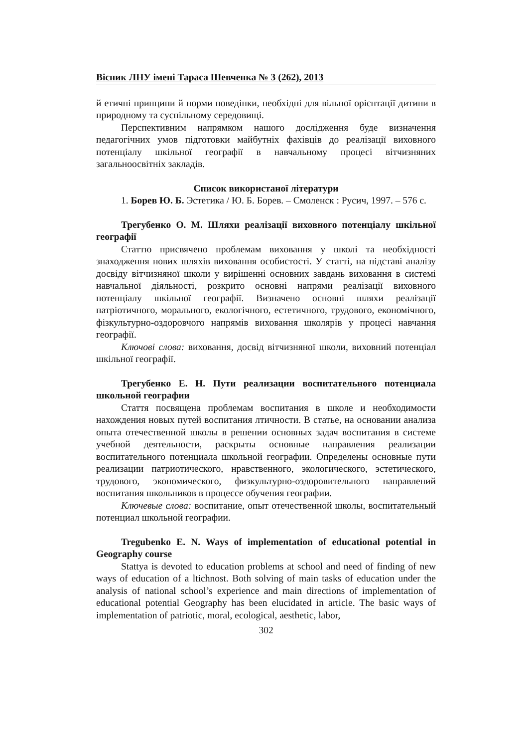Вісник ЛНУ імені Тараса Шевченка № 3 (262), 2013
й етичні принципи й норми поведінки, необхідні для вільної орієнтації дитини в природному та суспільному середовищі.
Перспективним напрямком нашого дослідження буде визначення педагогічних умов підготовки майбутніх фахівців до реалізації виховного потенціалу шкільної географії в навчальному процесі вітчизняних загальноосвітніх закладів.
Список використаної літератури
1. Борев Ю. Б. Эстетика / Ю. Б. Борев. – Смоленск : Русич, 1997. – 576 с.
Трегубенко О. М. Шляхи реалізації виховного потенціалу шкільної географії
Статтю присвячено проблемам виховання у школі та необхідності знаходження нових шляхів виховання особистості. У статті, на підставі аналізу досвіду вітчизняної школи у вирішенні основних завдань виховання в системі навчальної діяльності, розкрито основні напрями реалізації виховного потенціалу шкільної географії. Визначено основні шляхи реалізації патріотичного, морального, екологічного, естетичного, трудового, економічного, фізкультурно-оздоровчого напрямів виховання школярів у процесі навчання географії.
Ключові слова: виховання, досвід вітчизняної школи, виховний потенціал шкільної географії.
Трегубенко Е. Н. Пути реализации воспитательного потенциала школьной географии
Стаття посвящена проблемам воспитания в школе и необходимости нахождения новых путей воспитания лтичности. В статье, на основании анализа опыта отечественной школы в решении основных задач воспитания в системе учебной деятельности, раскрыты основные направления реализации воспитательного потенциала школьной географии. Определены основные пути реализации патриотического, нравственного, экологического, эстетического, трудового, экономического, физкультурно-оздоровительного направлений воспитания школьников в процессе обучения географии.
Ключевые слова: воспитание, опыт отечественной школы, воспитательный потенциал школьной географии.
Tregubenko E. N. Ways of implementation of educational potential in Geography course
Stattya is devoted to education problems at school and need of finding of new ways of education of a ltichnost. Both solving of main tasks of education under the analysis of national school’s experience and main directions of implementation of educational potential Geography has been elucidated in article. The basic ways of implementation of patriotic, moral, ecological, aesthetic, labor,
302